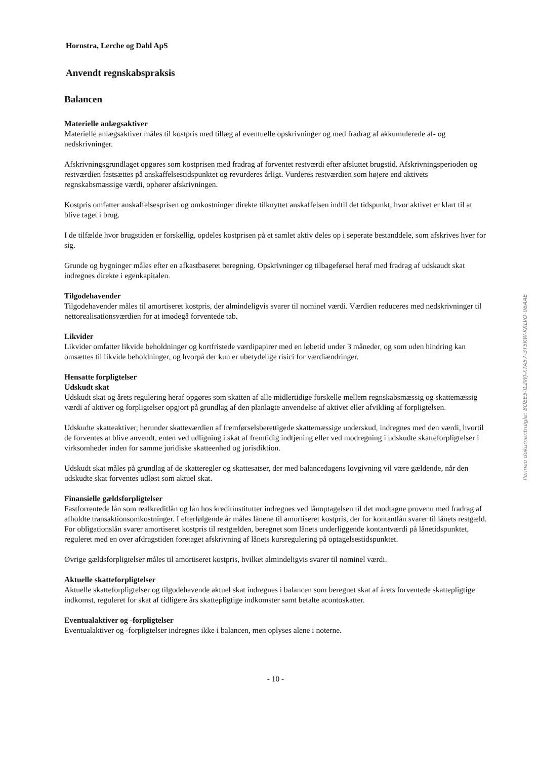Hornstra, Lerche og Dahl ApS
Anvendt regnskabspraksis
Balancen
Materielle anlægsaktiver
Materielle anlægsaktiver måles til kostpris med tillæg af eventuelle opskrivninger og med fradrag af akkumulerede af- og nedskrivninger.
Afskrivningsgrundlaget opgøres som kostprisen med fradrag af forventet restværdi efter afsluttet brugstid. Afskrivningsperioden og restværdien fastsættes på anskaffelsestidspunktet og revurderes årligt. Vurderes restværdien som højere end aktivets regnskabsmæssige værdi, ophører afskrivningen.
Kostpris omfatter anskaffelsesprisen og omkostninger direkte tilknyttet anskaffelsen indtil det tidspunkt, hvor aktivet er klart til at blive taget i brug.
I de tilfælde hvor brugstiden er forskellig, opdeles kostprisen på et samlet aktiv deles op i seperate bestanddele, som afskrives hver for sig.
Grunde og bygninger måles efter en afkastbaseret beregning. Opskrivninger og tilbageførsel heraf med fradrag af udskaudt skat indregnes direkte i egenkapitalen.
Tilgodehavender
Tilgodehavender måles til amortiseret kostpris, der almindeligvis svarer til nominel værdi. Værdien reduceres med nedskrivninger til nettorealisationsværdien for at imødegå forventede tab.
Likvider
Likvider omfatter likvide beholdninger og kortfristede værdipapirer med en løbetid under 3 måneder, og som uden hindring kan omsættes til likvide beholdninger, og hvorpå der kun er ubetydelige risici for værdiændringer.
Hensatte forpligtelser
Udskudt skat
Udskudt skat og årets regulering heraf opgøres som skatten af alle midlertidige forskelle mellem regnskabsmæssig og skattemæssig værdi af aktiver og forpligtelser opgjort på grundlag af den planlagte anvendelse af aktivet eller afvikling af forpligtelsen.
Udskudte skatteaktiver, herunder skatteværdien af fremførselsberettigede skattemæssige underskud, indregnes med den værdi, hvortil de forventes at blive anvendt, enten ved udligning i skat af fremtidig indtjening eller ved modregning i udskudte skatteforpligtelser i virksomheder inden for samme juridiske skatteenhed og jurisdiktion.
Udskudt skat måles på grundlag af de skatteregler og skattesatser, der med balancedagens lovgivning vil være gældende, når den udskudte skat forventes udløst som aktuel skat.
Finansielle gældsforpligtelser
Fastforrentede lån som realkreditlån og lån hos kreditinstitutter indregnes ved lånoptagelsen til det modtagne provenu med fradrag af afholdte transaktionsomkostninger. I efterfølgende år måles lånene til amortiseret kostpris, der for kontantlån svarer til lånets restgæld. For obligationslån svarer amortiseret kostpris til restgælden, beregnet som lånets underliggende kontantværdi på lånetidspunktet, reguleret med en over afdragstiden foretaget afskrivning af lånets kursregulering på optagelsestidspunktet.
Øvrige gældsforpligtelser måles til amortiseret kostpris, hvilket almindeligvis svarer til nominel værdi.
Aktuelle skatteforpligtelser
Aktuelle skatteforpligtelser og tilgodehavende aktuel skat indregnes i balancen som beregnet skat af årets forventede skattepligtige indkomst, reguleret for skat af tidligere års skattepligtige indkomster samt betalte acontoskatter.
Eventualaktiver og -forpligtelser
Eventualaktiver og -forpligtelser indregnes ikke i balancen, men oplyses alene i noterne.
- 10 -
Penneo dokumentnøgle: 8OEE5-IL2WJ-XTA57-3T5KW-KKLVO-06AAE